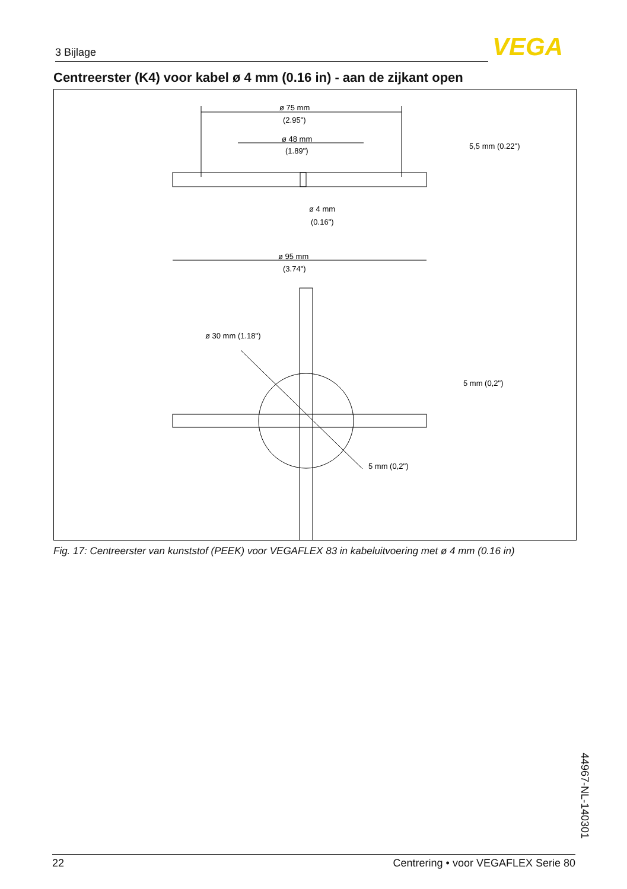3 Bijlage VEGA
Centreerster (K4) voor kabel ø 4 mm (0.16 in) - aan de zijkant open
ø 75 mm
(2.95")
ø 48 mm
(1.89")
ø 4 mm
(0.16")
ø 95 mm
(3.74")
5,5 mm (0.22")
ø 30 mm (1.18")
5 mm (0,2")
5 mm (0,2")
Fig. 17: Centreerster van kunststof (PEEK) voor VEGAFLEX 83 in kabeluitvoering met ø 4 mm (0.16 in)
44967-NL-140301
22 Centrering • voor VEGAFLEX Serie 80